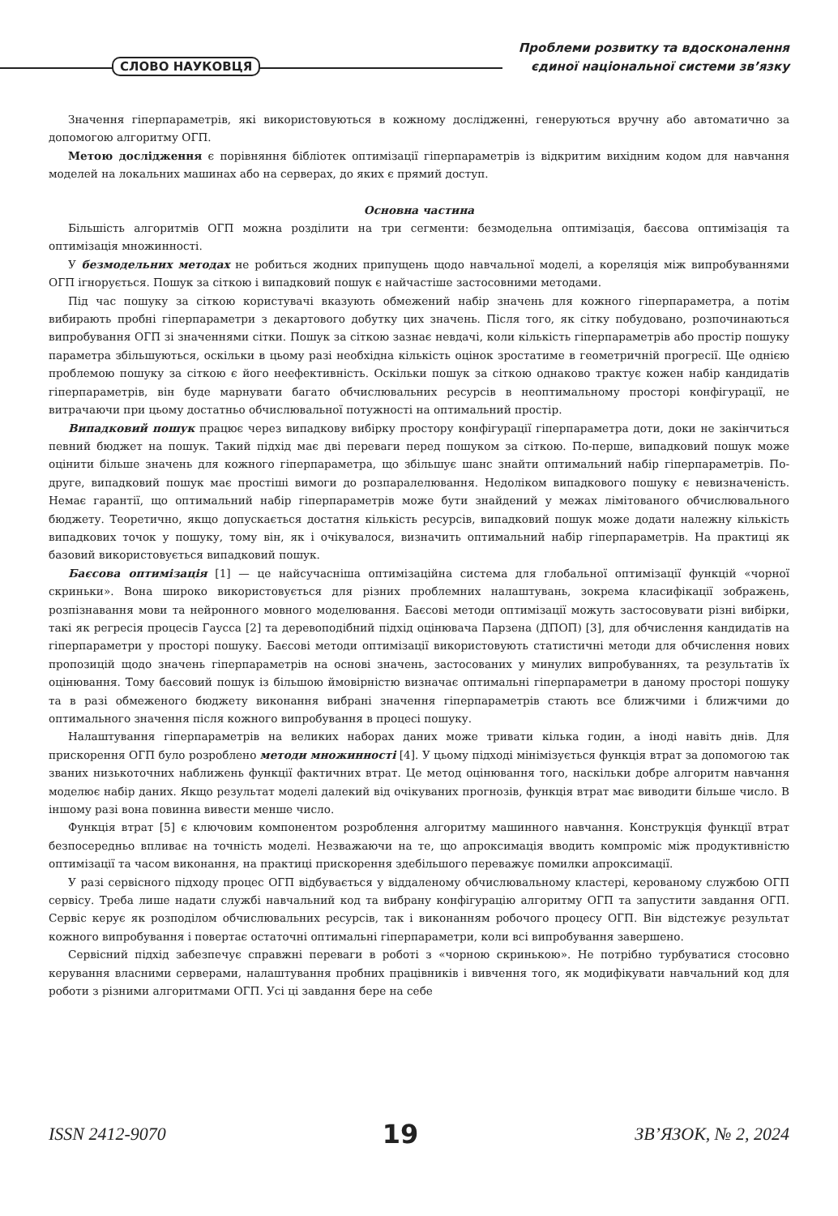СЛОВО НАУКОВЦЯ
Проблеми розвитку та вдосконалення
єдиної національної системи зв’язку
Значення гіперпараметрів, які використовуються в кожному дослідженні, генеруються вручну або автоматично за допомогою алгоритму ОГП.
Метою дослідження є порівняння бібліотек оптимізації гіперпараметрів із відкритим вихідним кодом для навчання моделей на локальних машинах або на серверах, до яких є прямий доступ.
Основна частина
Більшість алгоритмів ОГП можна розділити на три сегменти: безмодельна оптимізація, баєсова оптимізація та оптимізація множинності.
У безмодельних методах не робиться жодних припущень щодо навчальної моделі, а кореляція між випробуваннями ОГП ігнорується. Пошук за сіткою і випадковий пошук є найчастіше застосовними методами.
Під час пошуку за сіткою користувачі вказують обмежений набір значень для кожного гіперпараметра, а потім вибирають пробні гіперпараметри з декартового добутку цих значень. Після того, як сітку побудовано, розпочинаються випробування ОГП зі значеннями сітки. Пошук за сіткою зазнає невдачі, коли кількість гіперпараметрів або простір пошуку параметра збільшуються, оскільки в цьому разі необхідна кількість оцінок зростатиме в геометричній прогресії. Ще однією проблемою пошуку за сіткою є його неефективність. Оскільки пошук за сіткою однаково трактує кожен набір кандидатів гіперпараметрів, він буде марнувати багато обчислювальних ресурсів в неоптимальному просторі конфігурації, не витрачаючи при цьому достатньо обчислювальної потужності на оптимальний простір.
Випадковий пошук працює через випадкову вибірку простору конфігурації гіперпараметра доти, доки не закінчиться певний бюджет на пошук. Такий підхід має дві переваги перед пошуком за сіткою. По-перше, випадковий пошук може оцінити більше значень для кожного гіперпараметра, що збільшує шанс знайти оптимальний набір гіперпараметрів. По-друге, випадковий пошук має простіші вимоги до розпаралелювання. Недоліком випадкового пошуку є невизначеність. Немає гарантії, що оптимальний набір гіперпараметрів може бути знайдений у межах лімітованого обчислювального бюджету. Теоретично, якщо допускається достатня кількість ресурсів, випадковий пошук може додати належну кількість випадкових точок у пошуку, тому він, як і очікувалося, визначить оптимальний набір гіперпараметрів. На практиці як базовий використовується випадковий пошук.
Баєсова оптимізація [1] — це найсучасніша оптимізаційна система для глобальної оптимізації функцій «чорної скриньки». Вона широко використовується для різних проблемних налаштувань, зокрема класифікації зображень, розпізнавання мови та нейронного мовного моделювання. Баєсові методи оптимізації можуть застосовувати різні вибірки, такі як регресія процесів Гаусса [2] та деревоподібний підхід оцінювача Парзена (ДПОП) [3], для обчислення кандидатів на гіперпараметри у просторі пошуку. Баєсові методи оптимізації використовують статистичні методи для обчислення нових пропозицій щодо значень гіперпараметрів на основі значень, застосованих у минулих випробуваннях, та результатів їх оцінювання. Тому баєсовий пошук із більшою ймовірністю визначає оптимальні гіперпараметри в даному просторі пошуку та в разі обмеженого бюджету виконання вибрані значення гіперпараметрів стають все ближчими і ближчими до оптимального значення після кожного випробування в процесі пошуку.
Налаштування гіперпараметрів на великих наборах даних може тривати кілька годин, а іноді навіть днів. Для прискорення ОГП було розроблено методи множинності [4]. У цьому підході мінімізується функція втрат за допомогою так званих низькоточних наближень функції фактичних втрат. Це метод оцінювання того, наскільки добре алгоритм навчання моделює набір даних. Якщо результат моделі далекий від очікуваних прогнозів, функція втрат має виводити більше число. В іншому разі вона повинна вивести менше число.
Функція втрат [5] є ключовим компонентом розроблення алгоритму машинного навчання. Конструкція функції втрат безпосередньо впливає на точність моделі. Незважаючи на те, що апроксимація вводить компроміс між продуктивністю оптимізації та часом виконання, на практиці прискорення здебільшого переважує помилки апроксимації.
У разі сервісного підходу процес ОГП відбувається у віддаленому обчислювальному кластері, керованому службою ОГП сервісу. Треба лише надати службі навчальний код та вибрану конфігурацію алгоритму ОГП та запустити завдання ОГП. Сервіс керує як розподілом обчислювальних ресурсів, так і виконанням робочого процесу ОГП. Він відстежує результат кожного випробування і повертає остаточні оптимальні гіперпараметри, коли всі випробування завершено.
Сервісний підхід забезпечує справжні переваги в роботі з «чорною скринькою». Не потрібно турбуватися стосовно керування власними серверами, налаштування пробних працівників і вивчення того, як модифікувати навчальний код для роботи з різними алгоритмами ОГП. Усі ці завдання бере на себе
ISSN 2412-9070 19 ЗВ’ЯЗОК, № 2, 2024